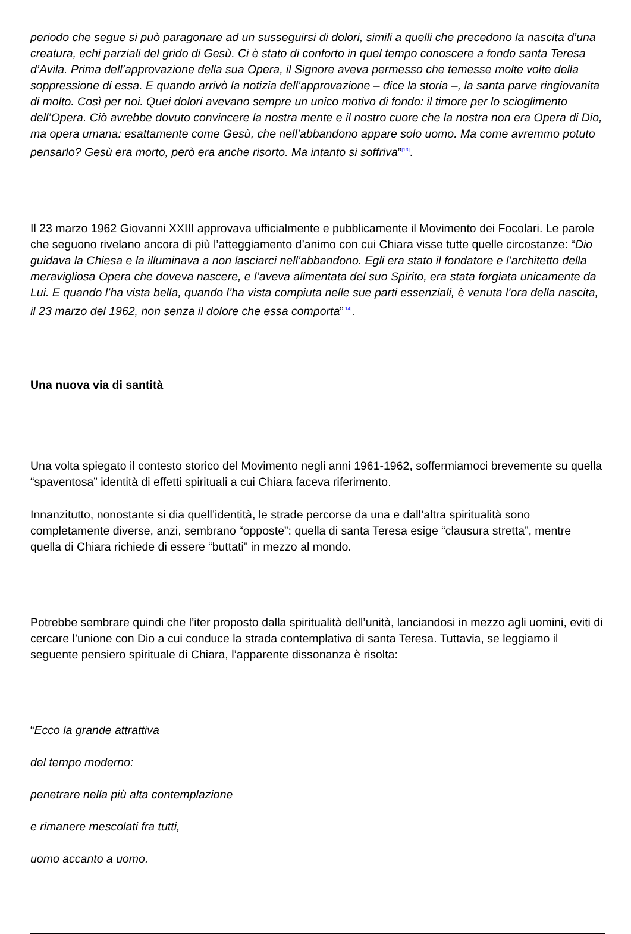periodo che segue si può paragonare ad un susseguirsi di dolori, simili a quelli che precedono la nascita d’una creatura, echi parziali del grido di Gesù. Ci è stato di conforto in quel tempo conoscere a fondo santa Teresa d’Avila. Prima dell’approvazione della sua Opera, il Signore aveva permesso che temesse molte volte della soppressione di essa. E quando arrivò la notizia dell’approvazione – dice la storia –, la santa parve ringiovanita di molto. Così per noi. Quei dolori avevano sempre un unico motivo di fondo: il timore per lo scioglimento dell’Opera. Ciò avrebbe dovuto convincere la nostra mente e il nostro cuore che la nostra non era Opera di Dio, ma opera umana: esattamente come Gesù, che nell’abbandono appare solo uomo. Ma come avremmo potuto pensarlo? Gesù era morto, però era anche risorto. Ma intanto si soffriva”<sup>[13]</sup>.
Il 23 marzo 1962 Giovanni XXIII approvava ufficialmente e pubblicamente il Movimento dei Focolari. Le parole che seguono rivelano ancora di più l’atteggiamento d’animo con cui Chiara visse tutte quelle circostanze: “Dio guidava la Chiesa e la illuminava a non lasciarci nell’abbandono. Egli era stato il fondatore e l’architetto della meravigliosa Opera che doveva nascere, e l’aveva alimentata del suo Spirito, era stata forgiata unicamente da Lui. E quando l’ha vista bella, quando l’ha vista compiuta nelle sue parti essenziali, è venuta l’ora della nascita, il 23 marzo del 1962, non senza il dolore che essa comporta”<sup>[14]</sup>.
Una nuova via di santità
Una volta spiegato il contesto storico del Movimento negli anni 1961-1962, soffermiamoci brevemente su quella “spaventosa” identità di effetti spirituali a cui Chiara faceva riferimento.
Innanzitutto, nonostante si dia quell’identità, le strade percorse da una e dall’altra spiritualità sono completamente diverse, anzi, sembrano “opposte”: quella di santa Teresa esige “clausura stretta”, mentre quella di Chiara richiede di essere “buttati” in mezzo al mondo.
Potrebbe sembrare quindi che l’iter proposto dalla spiritualità dell’unità, lanciandosi in mezzo agli uomini, eviti di cercare l’unione con Dio a cui conduce la strada contemplativa di santa Teresa. Tuttavia, se leggiamo il seguente pensiero spirituale di Chiara, l’apparente dissonanza è risolta:
“Ecco la grande attrattiva
del tempo moderno:
penetrare nella più alta contemplazione
e rimanere mescolati fra tutti,
uomo accanto a uomo.